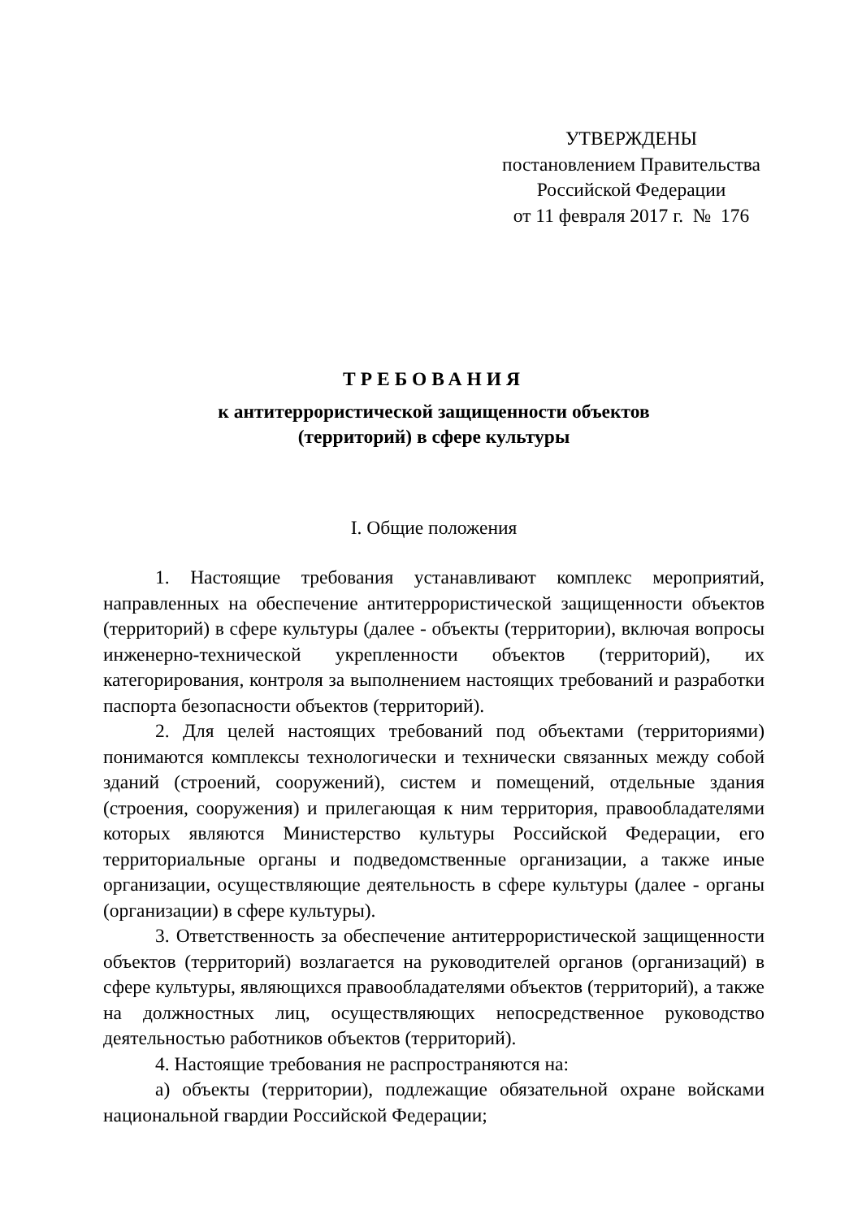УТВЕРЖДЕНЫ
постановлением Правительства
Российской Федерации
от 11 февраля 2017 г. № 176
ТРЕБОВАНИЯ
к антитеррористической защищенности объектов
(территорий) в сфере культуры
I. Общие положения
1. Настоящие требования устанавливают комплекс мероприятий, направленных на обеспечение антитеррористической защищенности объектов (территорий) в сфере культуры (далее - объекты (территории), включая вопросы инженерно-технической укрепленности объектов (территорий), их категорирования, контроля за выполнением настоящих требований и разработки паспорта безопасности объектов (территорий).
2. Для целей настоящих требований под объектами (территориями) понимаются комплексы технологически и технически связанных между собой зданий (строений, сооружений), систем и помещений, отдельные здания (строения, сооружения) и прилегающая к ним территория, правообладателями которых являются Министерство культуры Российской Федерации, его территориальные органы и подведомственные организации, а также иные организации, осуществляющие деятельность в сфере культуры (далее - органы (организации) в сфере культуры).
3. Ответственность за обеспечение антитеррористической защищенности объектов (территорий) возлагается на руководителей органов (организаций) в сфере культуры, являющихся правообладателями объектов (территорий), а также на должностных лиц, осуществляющих непосредственное руководство деятельностью работников объектов (территорий).
4. Настоящие требования не распространяются на:
а) объекты (территории), подлежащие обязательной охране войсками национальной гвардии Российской Федерации;